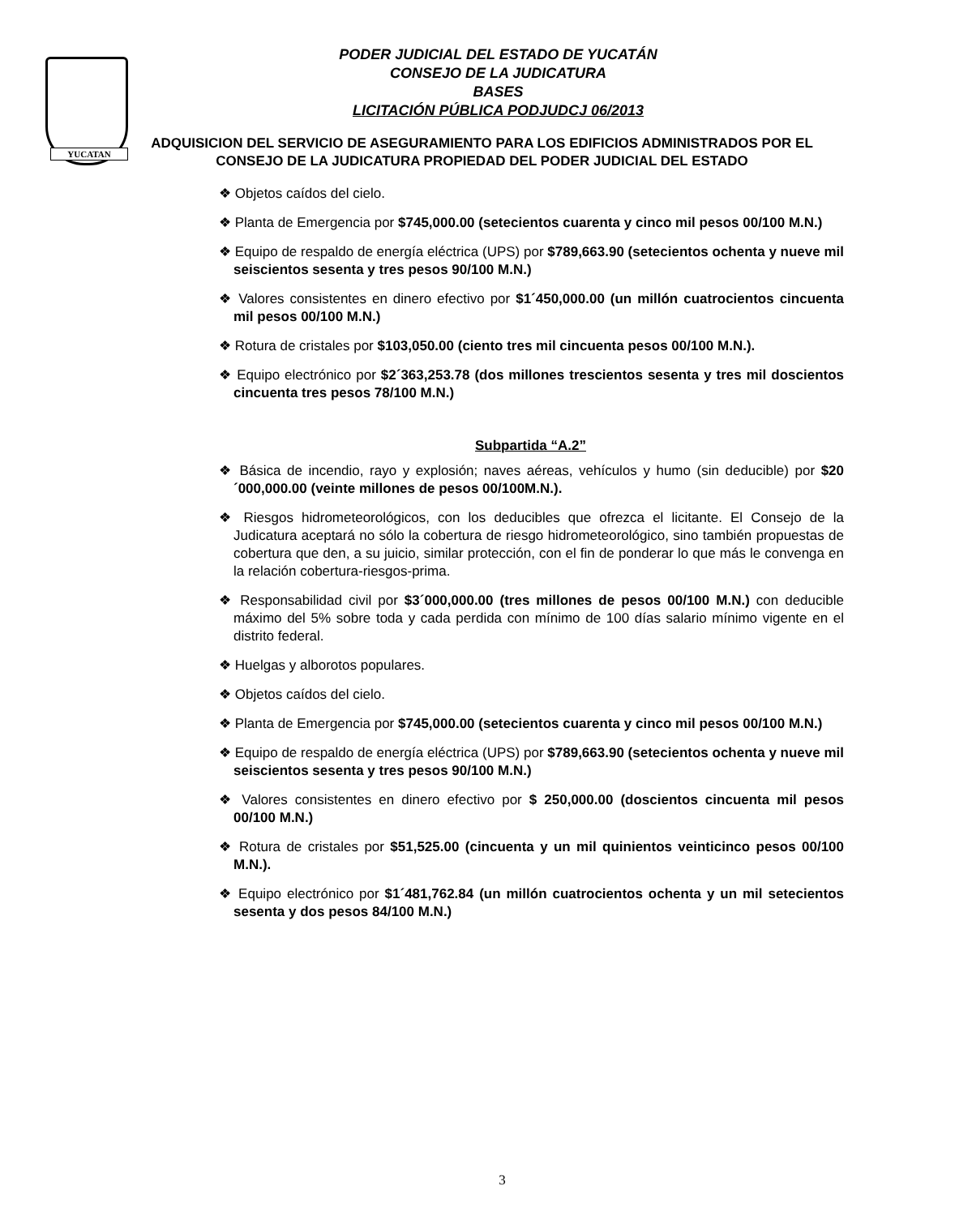YUCATAN
PODER JUDICIAL DEL ESTADO DE YUCATÁN
CONSEJO DE LA JUDICATURA
BASES
LICITACIÓN PÚBLICA PODJUDCJ 06/2013
ADQUISICION DEL SERVICIO DE ASEGURAMIENTO PARA LOS EDIFICIOS ADMINISTRADOS POR EL CONSEJO DE LA JUDICATURA PROPIEDAD DEL PODER JUDICIAL DEL ESTADO
❖ Objetos caídos del cielo.
❖ Planta de Emergencia por $745,000.00 (setecientos cuarenta y cinco mil pesos 00/100 M.N.)
❖ Equipo de respaldo de energía eléctrica (UPS) por $789,663.90 (setecientos ochenta y nueve mil seiscientos sesenta y tres pesos 90/100 M.N.)
❖ Valores consistentes en dinero efectivo por $1´450,000.00 (un millón cuatrocientos cincuenta mil pesos 00/100 M.N.)
❖ Rotura de cristales por $103,050.00 (ciento tres mil cincuenta pesos 00/100 M.N.).
❖ Equipo electrónico por $2´363,253.78 (dos millones trescientos sesenta y tres mil doscientos cincuenta tres pesos 78/100 M.N.)
Subpartida “A.2”
❖ Básica de incendio, rayo y explosión; naves aéreas, vehículos y humo (sin deducible) por $20´000,000.00 (veinte millones de pesos 00/100M.N.).
❖ Riesgos hidrometeorológicos, con los deducibles que ofrezca el licitante. El Consejo de la Judicatura aceptará no sólo la cobertura de riesgo hidrometeorológico, sino también propuestas de cobertura que den, a su juicio, similar protección, con el fin de ponderar lo que más le convenga en la relación cobertura-riesgos-prima.
❖ Responsabilidad civil por $3´000,000.00 (tres millones de pesos 00/100 M.N.) con deducible máximo del 5% sobre toda y cada perdida con mínimo de 100 días salario mínimo vigente en el distrito federal.
❖ Huelgas y alborotos populares.
❖ Objetos caídos del cielo.
❖ Planta de Emergencia por $745,000.00 (setecientos cuarenta y cinco mil pesos 00/100 M.N.)
❖ Equipo de respaldo de energía eléctrica (UPS) por $789,663.90 (setecientos ochenta y nueve mil seiscientos sesenta y tres pesos 90/100 M.N.)
❖ Valores consistentes en dinero efectivo por $ 250,000.00 (doscientos cincuenta mil pesos 00/100 M.N.)
❖ Rotura de cristales por $51,525.00 (cincuenta y un mil quinientos veinticinco pesos 00/100 M.N.).
❖ Equipo electrónico por $1´481,762.84 (un millón cuatrocientos ochenta y un mil setecientos sesenta y dos pesos 84/100 M.N.)
3